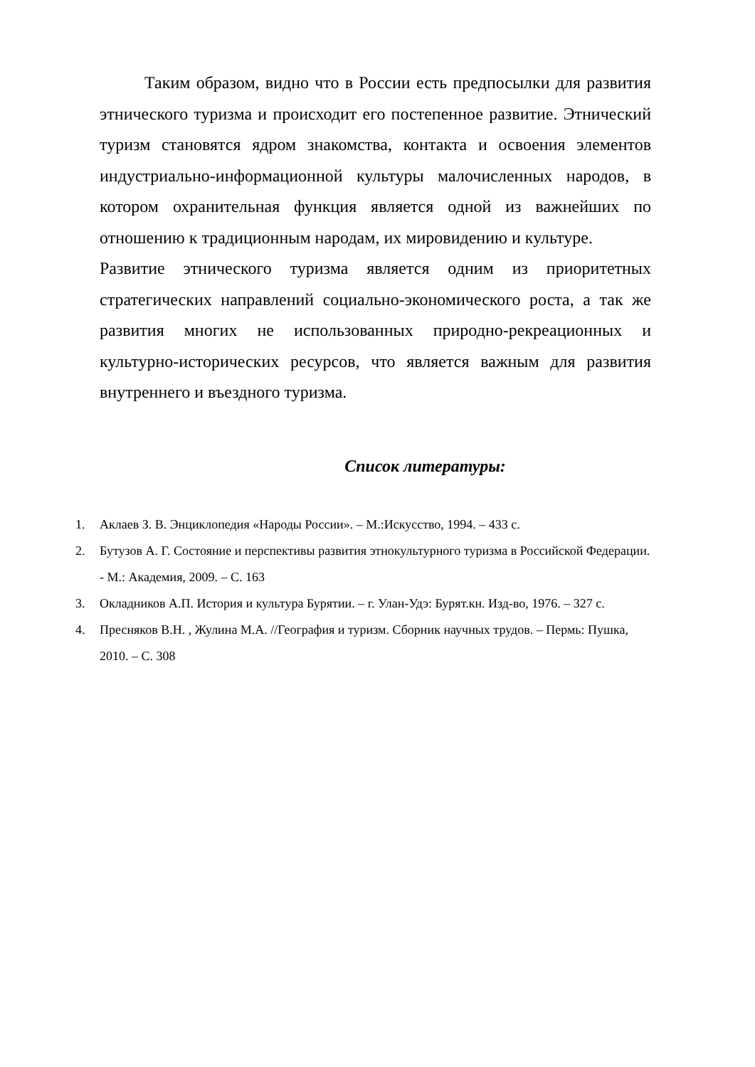Таким образом, видно что в России есть предпосылки для развития этнического туризма и происходит его постепенное развитие. Этнический туризм становятся ядром знакомства, контакта и освоения элементов индустриально-информационной культуры малочисленных народов, в котором охранительная функция является одной из важнейших по отношению к традиционным народам, их мировидению и культуре.
Развитие этнического туризма является одним из приоритетных стратегических направлений социально-экономического роста, а так же развития многих не использованных природно-рекреационных и культурно-исторических ресурсов, что является важным для развития внутреннего и въездного туризма.
Список литературы:
1. Аклаев З. В. Энциклопедия «Народы России». – М.:Искусство, 1994. – 433 с.
2. Бутузов А. Г. Состояние и перспективы развития этнокультурного туризма в Российской Федерации. - М.: Академия, 2009. – С. 163
3. Окладников А.П. История и культура Бурятии. – г. Улан-Удэ: Бурят.кн. Изд-во, 1976. – 327 с.
4. Пресняков В.Н. , Жулина М.А. //География и туризм. Сборник научных трудов. – Пермь: Пушка, 2010. – С. 308